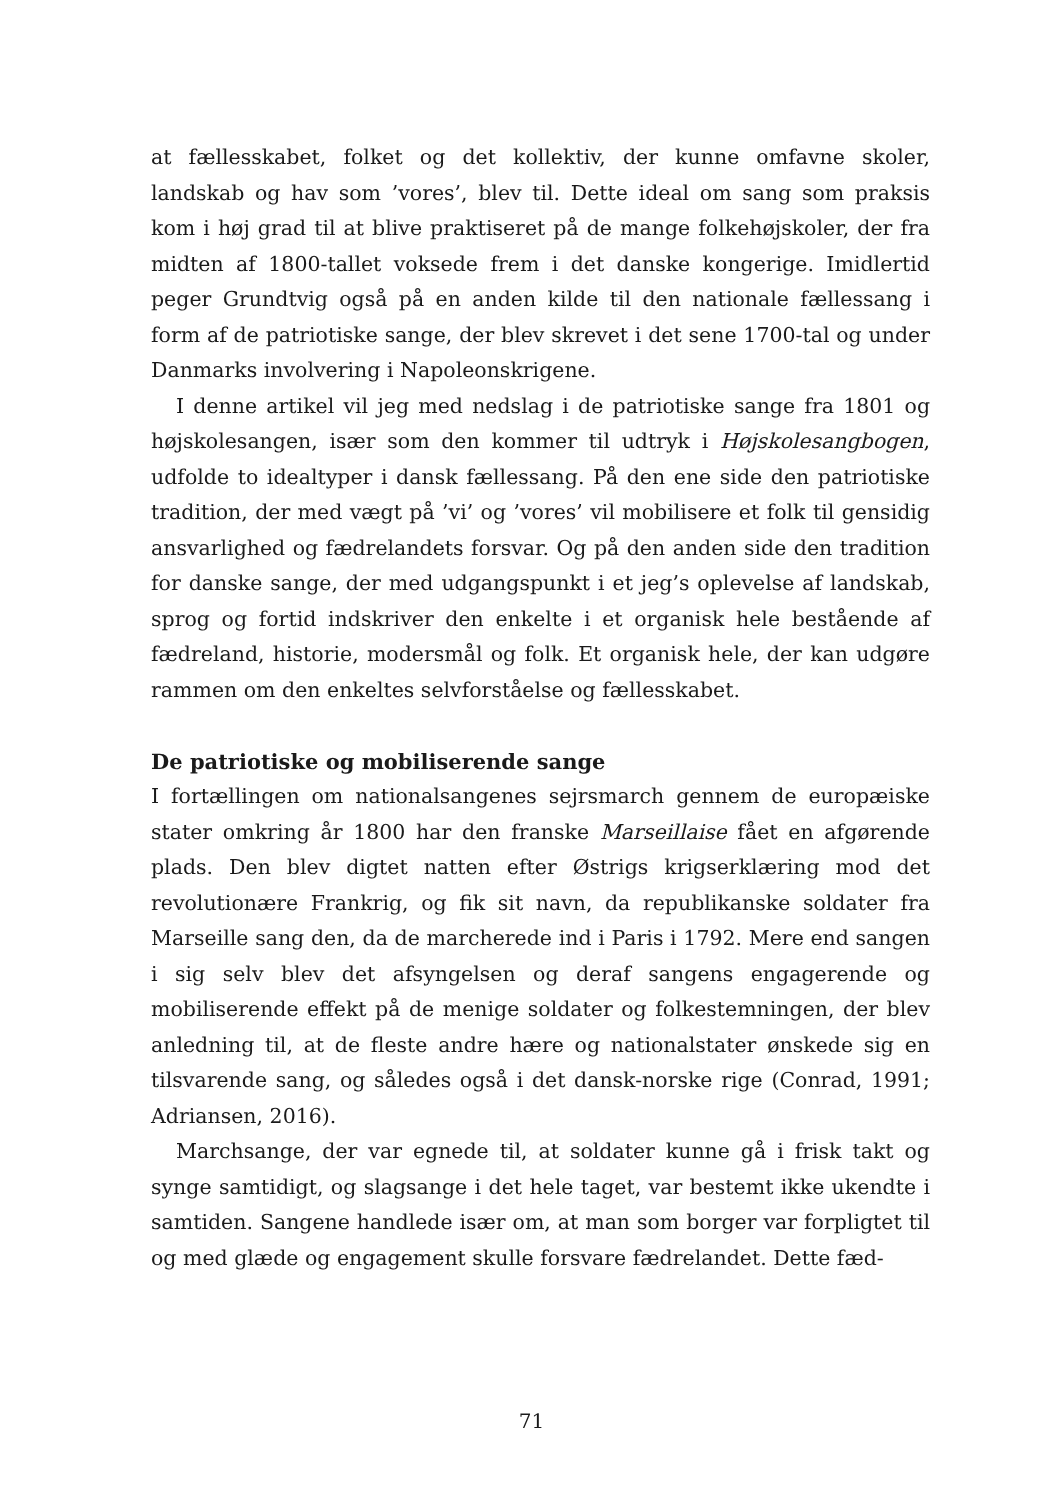at fællesskabet, folket og det kollektiv, der kunne omfavne skoler, landskab og hav som ’vores’, blev til. Dette ideal om sang som praksis kom i høj grad til at blive praktiseret på de mange folkehøjskoler, der fra midten af 1800-tallet voksede frem i det danske kongerige. Imidlertid peger Grundtvig også på en anden kilde til den nationale fællessang i form af de patriotiske sange, der blev skrevet i det sene 1700-tal og under Danmarks involvering i Napoleonskrigene.
I denne artikel vil jeg med nedslag i de patriotiske sange fra 1801 og højskolesangen, især som den kommer til udtryk i Højskolesangbogen, udfolde to idealtyper i dansk fællessang. På den ene side den patriotiske tradition, der med vægt på ’vi’ og ’vores’ vil mobilisere et folk til gensidig ansvarlighed og fædrelandets forsvar. Og på den anden side den tradition for danske sange, der med udgangspunkt i et jeg’s oplevelse af landskab, sprog og fortid indskriver den enkelte i et organisk hele bestående af fædreland, historie, modersmål og folk. Et organisk hele, der kan udgøre rammen om den enkeltes selvforståelse og fællesskabet.
De patriotiske og mobiliserende sange
I fortællingen om nationalsangenes sejrsmarch gennem de europæiske stater omkring år 1800 har den franske Marseillaise fået en afgørende plads. Den blev digtet natten efter Østrigs krigserklæring mod det revolutionære Frankrig, og fik sit navn, da republikanske soldater fra Marseille sang den, da de marcherede ind i Paris i 1792. Mere end sangen i sig selv blev det afsyngelsen og deraf sangens engagerende og mobiliserende effekt på de menige soldater og folkestemningen, der blev anledning til, at de fleste andre hære og nationalstater ønskede sig en tilsvarende sang, og således også i det dansk-norske rige (Conrad, 1991; Adriansen, 2016).
Marchsange, der var egnede til, at soldater kunne gå i frisk takt og synge samtidigt, og slagsange i det hele taget, var bestemt ikke ukendte i samtiden. Sangene handlede især om, at man som borger var forpligtet til og med glæde og engagement skulle forsvare fædrelandet. Dette fæd-
71